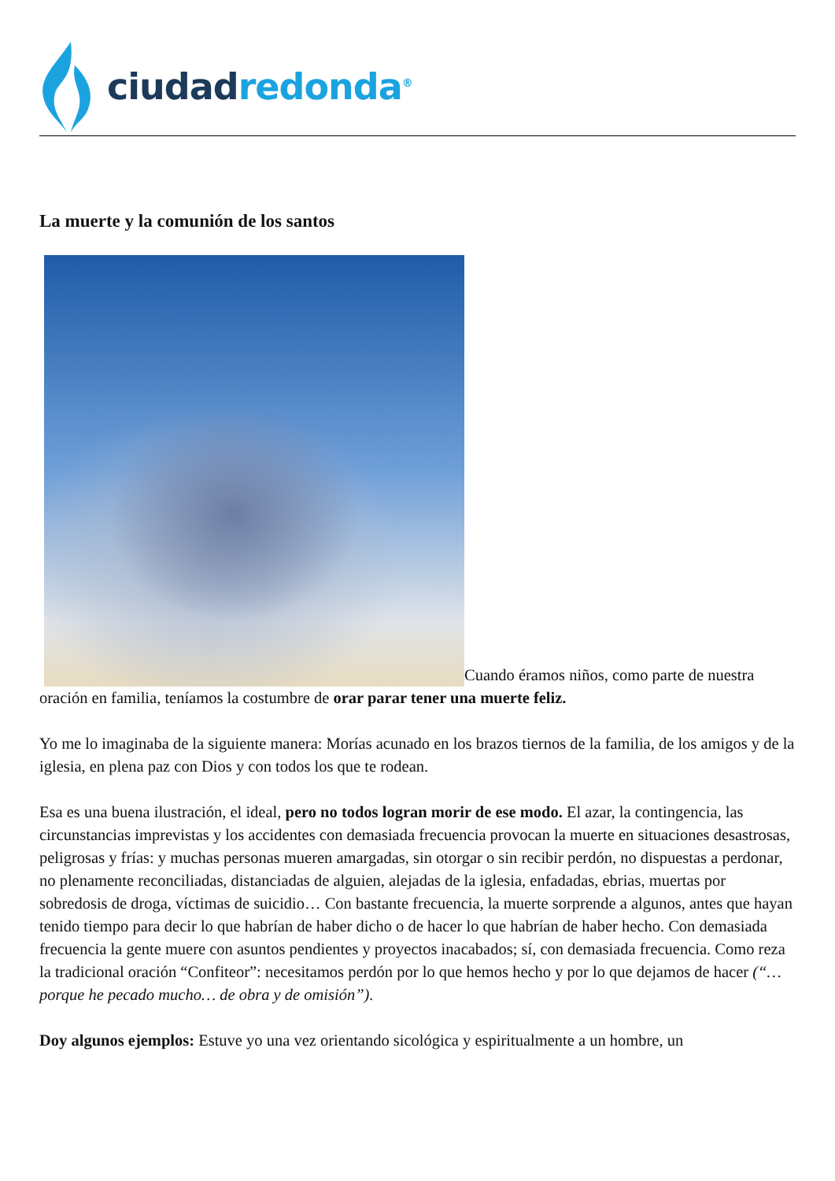ciudad redonda<sup>®</sup>
La muerte y la comunión de los santos
Cuando éramos niños, como parte de nuestra oración en familia, teníamos la costumbre de orar parar tener una muerte feliz.
Yo me lo imaginaba de la siguiente manera: Morías acunado en los brazos tiernos de la familia, de los amigos y de la iglesia, en plena paz con Dios y con todos los que te rodean.
Esa es una buena ilustración, el ideal, pero no todos logran morir de ese modo. El azar, la contingencia, las circunstancias imprevistas y los accidentes con demasiada frecuencia provocan la muerte en situaciones desastrosas, peligrosas y frías: y muchas personas mueren amargadas, sin otorgar o sin recibir perdón, no dispuestas a perdonar, no plenamente reconciliadas, distanciadas de alguien, alejadas de la iglesia, enfadadas, ebrias, muertas por sobredosis de droga, víctimas de suicidio… Con bastante frecuencia, la muerte sorprende a algunos, antes que hayan tenido tiempo para decir lo que habrían de haber dicho o de hacer lo que habrían de haber hecho. Con demasiada frecuencia la gente muere con asuntos pendientes y proyectos inacabados; sí, con demasiada frecuencia. Como reza la tradicional oración “Confiteor”: necesitamos perdón por lo que hemos hecho y por lo que dejamos de hacer (“… porque he pecado mucho… de obra y de omisión”).
Doy algunos ejemplos: Estuve yo una vez orientando sicológica y espiritualmente a un hombre, un